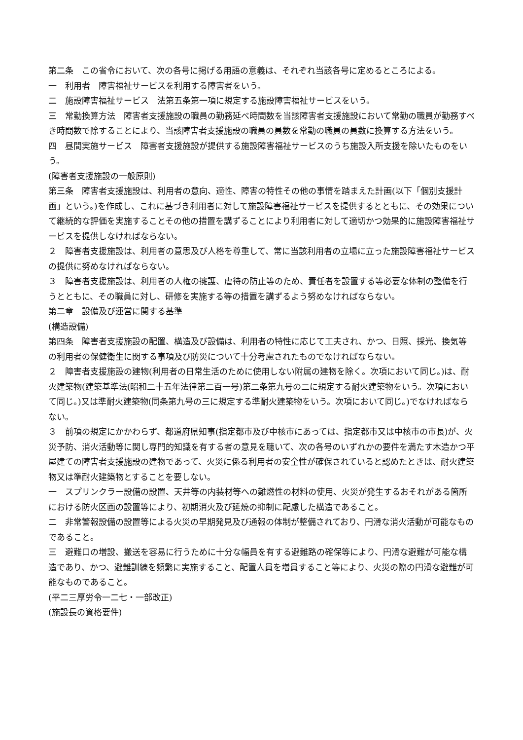第二条　この省令において、次の各号に掲げる用語の意義は、それぞれ当該各号に定めるところによる。
一　利用者　障害福祉サービスを利用する障害者をいう。
二　施設障害福祉サービス　法第五条第一項に規定する施設障害福祉サービスをいう。
三　常勤換算方法　障害者支援施設の職員の勤務延べ時間数を当該障害者支援施設において常勤の職員が勤務すべき時間数で除することにより、当該障害者支援施設の職員の員数を常勤の職員の員数に換算する方法をいう。
四　昼間実施サービス　障害者支援施設が提供する施設障害福祉サービスのうち施設入所支援を除いたものをいう。
(障害者支援施設の一般原則)
第三条　障害者支援施設は、利用者の意向、適性、障害の特性その他の事情を踏まえた計画(以下「個別支援計画」という。)を作成し、これに基づき利用者に対して施設障害福祉サービスを提供するとともに、その効果について継続的な評価を実施することその他の措置を講ずることにより利用者に対して適切かつ効果的に施設障害福祉サービスを提供しなければならない。
２　障害者支援施設は、利用者の意思及び人格を尊重して、常に当該利用者の立場に立った施設障害福祉サービスの提供に努めなければならない。
３　障害者支援施設は、利用者の人権の擁護、虐待の防止等のため、責任者を設置する等必要な体制の整備を行うとともに、その職員に対し、研修を実施する等の措置を講ずるよう努めなければならない。
第二章　設備及び運営に関する基準
(構造設備)
第四条　障害者支援施設の配置、構造及び設備は、利用者の特性に応じて工夫され、かつ、日照、採光、換気等の利用者の保健衛生に関する事項及び防災について十分考慮されたものでなければならない。
２　障害者支援施設の建物(利用者の日常生活のために使用しない附属の建物を除く。次項において同じ。)は、耐火建築物(建築基準法(昭和二十五年法律第二百一号)第二条第九号の二に規定する耐火建築物をいう。次項において同じ。)又は準耐火建築物(同条第九号の三に規定する準耐火建築物をいう。次項において同じ。)でなければならない。
３　前項の規定にかかわらず、都道府県知事(指定都市及び中核市にあっては、指定都市又は中核市の市長)が、火災予防、消火活動等に関し専門的知識を有する者の意見を聴いて、次の各号のいずれかの要件を満たす木造かつ平屋建ての障害者支援施設の建物であって、火災に係る利用者の安全性が確保されていると認めたときは、耐火建築物又は準耐火建築物とすることを要しない。
一　スプリンクラー設備の設置、天井等の内装材等への難燃性の材料の使用、火災が発生するおそれがある箇所における防火区画の設置等により、初期消火及び延焼の抑制に配慮した構造であること。
二　非常警報設備の設置等による火災の早期発見及び通報の体制が整備されており、円滑な消火活動が可能なものであること。
三　避難口の増設、搬送を容易に行うために十分な幅員を有する避難路の確保等により、円滑な避難が可能な構造であり、かつ、避難訓練を頻繁に実施すること、配置人員を増員すること等により、火災の際の円滑な避難が可能なものであること。
(平二三厚労令一二七・一部改正)
(施設長の資格要件)